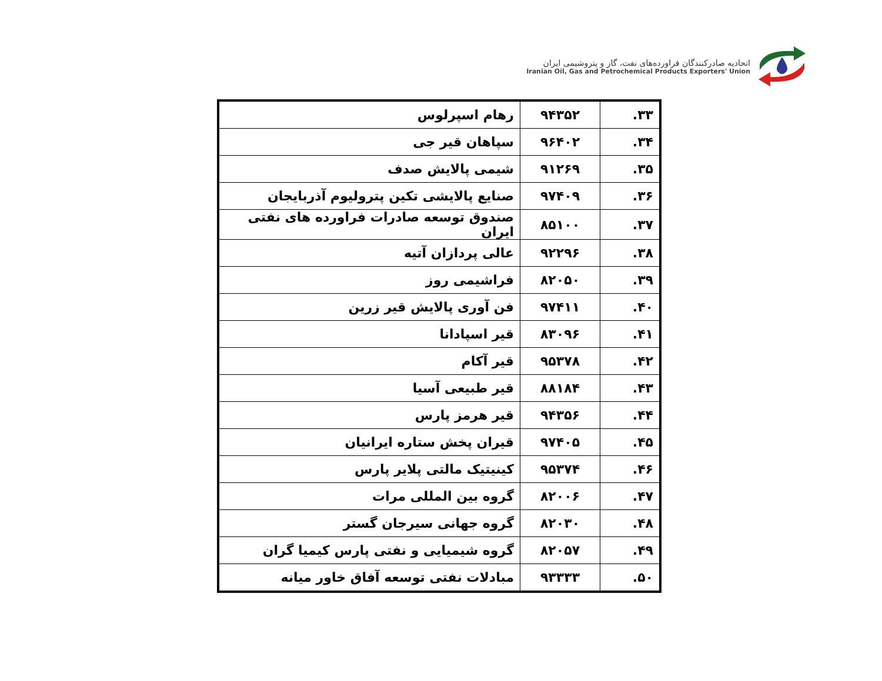اتحادیه صادرکنندگان فراورده‌های نفت، گاز و پتروشیمی ایران
Iranian Oil, Gas and Petrochemical Products Exporters' Union
| ۳۳. | ۹۴۳۵۲ | رهام اسپرلوس |
| ۳۴. | ۹۶۴۰۲ | سپاهان قیر جی |
| ۳۵. | ۹۱۲۶۹ | شیمی پالایش صدف |
| ۳۶. | ۹۷۴۰۹ | صنایع پالایشی تکین پترولیوم آذربایجان |
| ۳۷. | ۸۵۱۰۰ | صندوق توسعه صادرات فراورده های نفتی ایران |
| ۳۸. | ۹۲۲۹۶ | عالی پردازان آتیه |
| ۳۹. | ۸۲۰۵۰ | فراشیمی روز |
| ۴۰. | ۹۷۴۱۱ | فن آوری پالایش قیر زرین |
| ۴۱. | ۸۳۰۹۶ | قیر اسپادانا |
| ۴۲. | ۹۵۳۷۸ | قیر آکام |
| ۴۳. | ۸۸۱۸۴ | قیر طبیعی آسیا |
| ۴۴. | ۹۴۳۵۶ | قیر هرمز پارس |
| ۴۵. | ۹۷۴۰۵ | قیران پخش ستاره ایرانیان |
| ۴۶. | ۹۵۳۷۴ | کینیتیک مالتی پلایر پارس |
| ۴۷. | ۸۲۰۰۶ | گروه بین المللی مرات |
| ۴۸. | ۸۲۰۳۰ | گروه جهانی سیرجان گستر |
| ۴۹. | ۸۲۰۵۷ | گروه شیمیایی و نفتی پارس کیمیا گران |
| ۵۰. | ۹۳۳۳۳ | مبادلات نفتی توسعه آفاق خاور میانه |